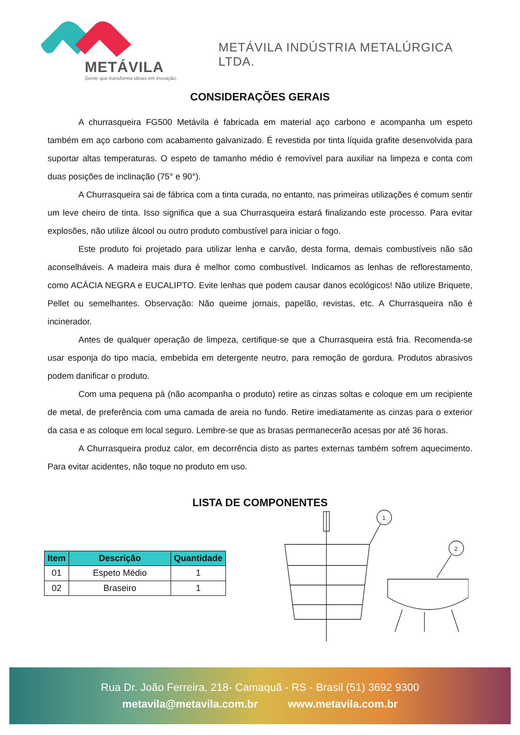METÁVILA
Gente que transforma ideias em inovação.
METÁVILA INDÚSTRIA METALÚRGICA LTDA.
CONSIDERAÇÕES GERAIS
A churrasqueira FG500 Metávila é fabricada em material aço carbono e acompanha um espeto também em aço carbono com acabamento galvanizado. É revestida por tinta líquida grafite desenvolvida para suportar altas temperaturas. O espeto de tamanho médio é removível para auxiliar na limpeza e conta com duas posições de inclinação (75° e 90°).
A Churrasqueira sai de fábrica com a tinta curada, no entanto, nas primeiras utilizações é comum sentir um leve cheiro de tinta. Isso significa que a sua Churrasqueira estará finalizando este processo. Para evitar explosões, não utilize álcool ou outro produto combustível para iniciar o fogo.
Este produto foi projetado para utilizar lenha e carvão, desta forma, demais combustíveis não são aconselháveis. A madeira mais dura é melhor como combustível. Indicamos as lenhas de reflorestamento, como ACÁCIA NEGRA e EUCALIPTO. Evite lenhas que podem causar danos ecológicos! Não utilize Briquete, Pellet ou semelhantes. Observação: Não queime jornais, papelão, revistas, etc. A Churrasqueira não é incinerador.
Antes de qualquer operação de limpeza, certifique-se que a Churrasqueira está fria. Recomenda-se usar esponja do tipo macia, embebida em detergente neutro, para remoção de gordura. Produtos abrasivos podem danificar o produto.
Com uma pequena pá (não acompanha o produto) retire as cinzas soltas e coloque em um recipiente de metal, de preferência com uma camada de areia no fundo. Retire imediatamente as cinzas para o exterior da casa e as coloque em local seguro. Lembre-se que as brasas permanecerão acesas por até 36 horas.
A Churrasqueira produz calor, em decorrência disto as partes externas também sofrem aquecimento. Para evitar acidentes, não toque no produto em uso.
LISTA DE COMPONENTES
| Item | Descrição | Quantidade |
| --- | --- | --- |
| 01 | Espeto Médio | 1 |
| 02 | Braseiro | 1 |
1
2
Rua Dr. João Ferreira, 218- Camaquã - RS - Brasil (51) 3692 9300
metavila@metavila.com.br www.metavila.com.br